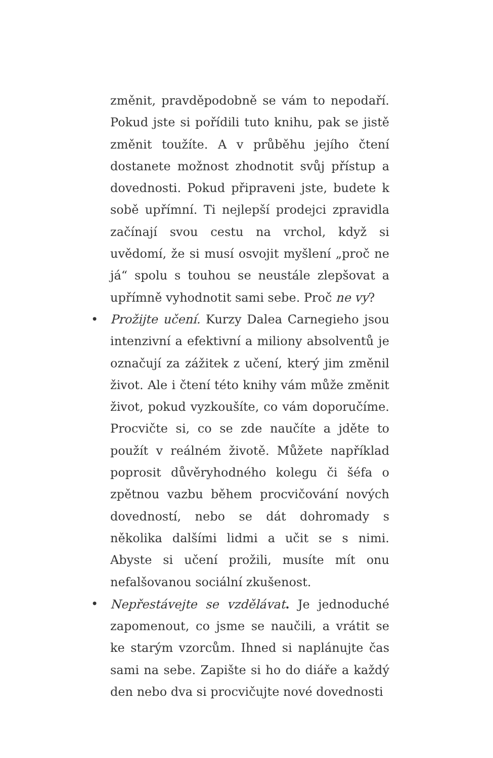změnit, pravděpodobně se vám to nepodaří. Pokud jste si pořídili tuto knihu, pak se jistě změnit toužíte. A v průběhu jejího čtení dostanete možnost zhodnotit svůj přístup a dovednosti. Pokud připraveni jste, budete k sobě upřímní. Ti nejlepší prodejci zpravidla začínají svou cestu na vrchol, když si uvědomí, že si musí osvojit myšlení „proč ne já“ spolu s touhou se neustále zlepšovat a upřímně vyhodnotit sami sebe. Proč ne vy?
• Prožijte učení. Kurzy Dalea Carnegieho jsou intenzivní a efektivní a miliony absolventů je označují za zážitek z učení, který jim změnil život. Ale i čtení této knihy vám může změnit život, pokud vyzkoušíte, co vám doporučíme. Procvičte si, co se zde naučíte a jděte to použít v reálném životě. Můžete například poprosit důvěryhodného kolegu či šéfa o zpětnou vazbu během procvičování nových dovedností, nebo se dát dohromady s několika dalšími lidmi a učit se s nimi. Abyste si učení prožili, musíte mít onu nefalšovanou sociální zkušenost.
• Nepřestávejte se vzdělávat. Je jednoduché zapomenout, co jsme se naučili, a vrátit se ke starým vzorcům. Ihned si naplánujte čas sami na sebe. Zapište si ho do diáře a každý den nebo dva si procvičujte nové dovednosti